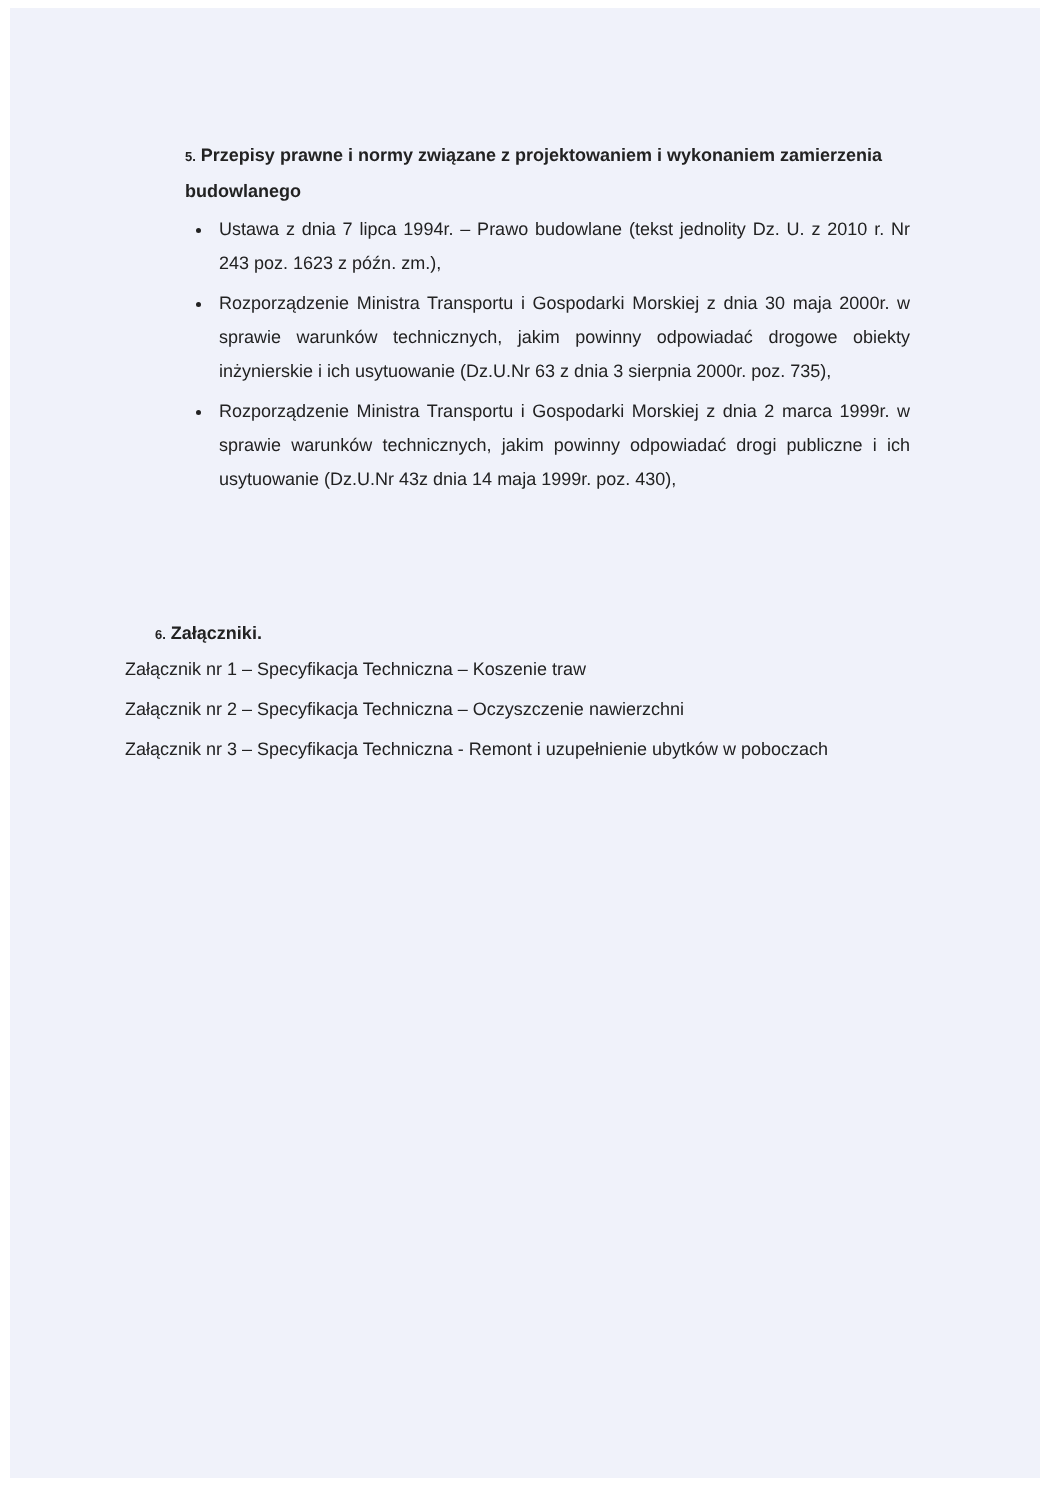5. Przepisy prawne i normy związane z projektowaniem i wykonaniem zamierzenia budowlanego
Ustawa z dnia 7 lipca 1994r. – Prawo budowlane (tekst jednolity Dz. U. z 2010 r. Nr 243 poz. 1623 z późn. zm.),
Rozporządzenie Ministra Transportu i Gospodarki Morskiej z dnia 30 maja 2000r. w sprawie warunków technicznych, jakim powinny odpowiadać drogowe obiekty inżynierskie i ich usytuowanie (Dz.U.Nr 63 z dnia 3 sierpnia 2000r. poz. 735),
Rozporządzenie Ministra Transportu i Gospodarki Morskiej z dnia 2 marca 1999r. w sprawie warunków technicznych, jakim powinny odpowiadać drogi publiczne i ich usytuowanie (Dz.U.Nr 43z dnia 14 maja 1999r. poz. 430),
6. Załączniki.
Załącznik nr 1 – Specyfikacja Techniczna – Koszenie traw
Załącznik nr 2 – Specyfikacja Techniczna – Oczyszczenie nawierzchni
Załącznik nr 3 – Specyfikacja Techniczna - Remont i uzupełnienie ubytków w poboczach